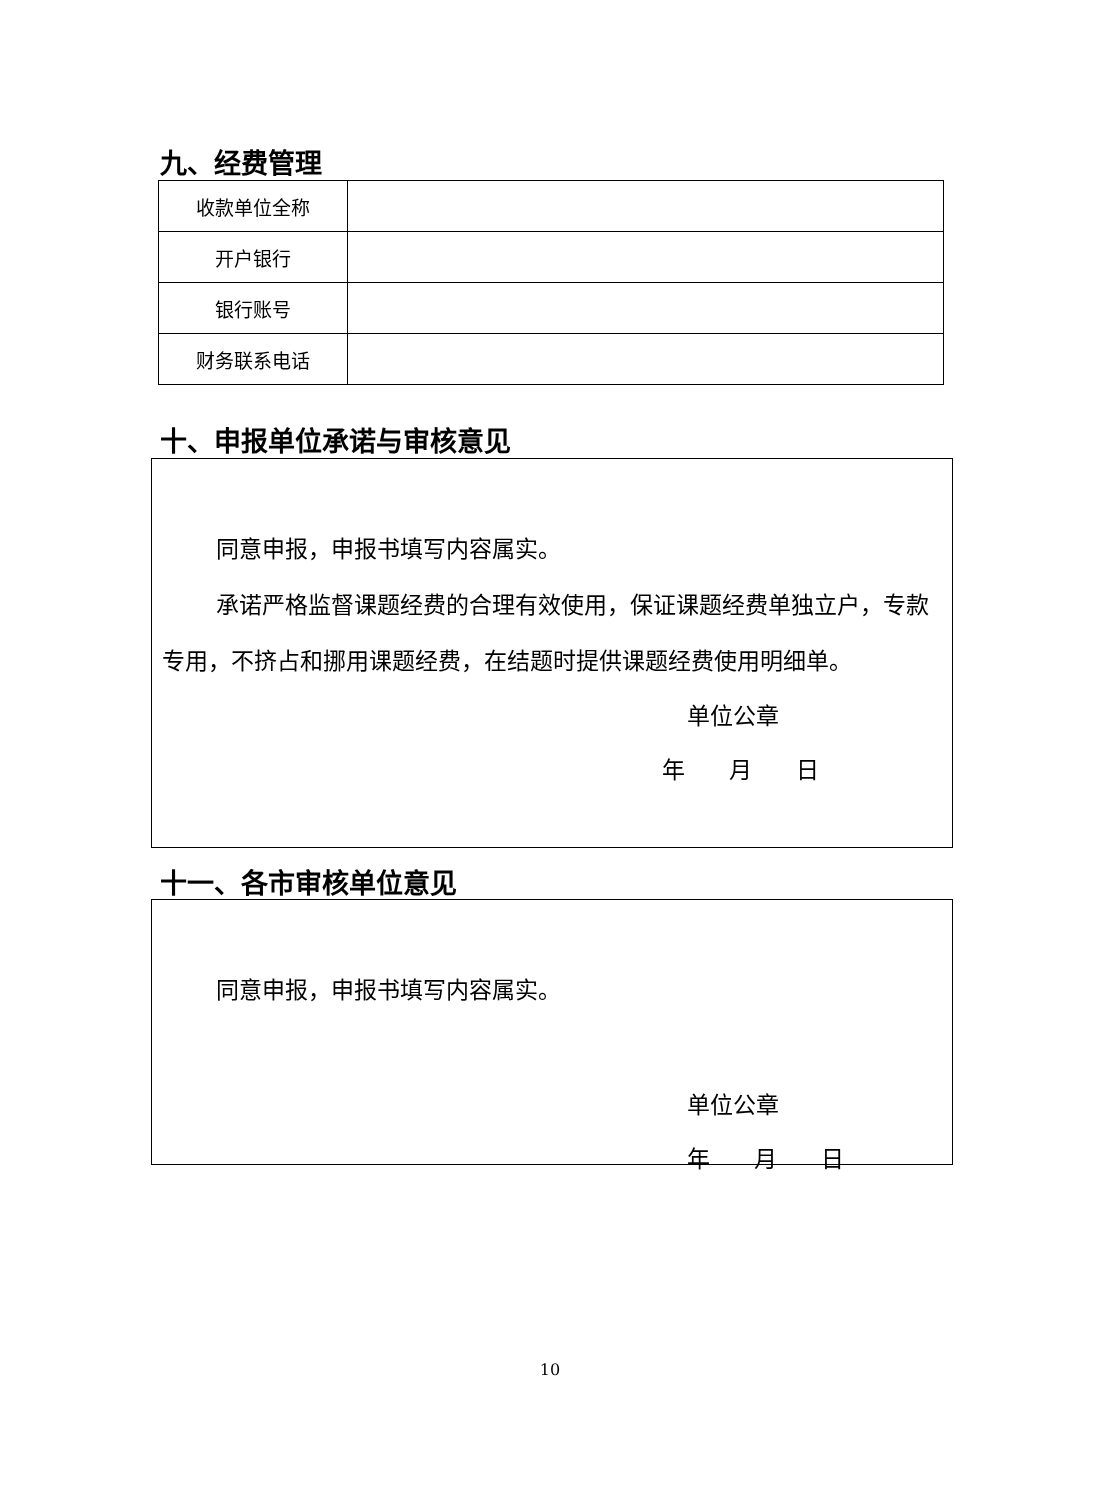九、经费管理
| 收款单位全称 | |
| 开户银行 | |
| 银行账号 | |
| 财务联系电话 | |
十、申报单位承诺与审核意见
同意申报，申报书填写内容属实。
承诺严格监督课题经费的合理有效使用，保证课题经费单独立户，专款专用，不挤占和挪用课题经费，在结题时提供课题经费使用明细单。
单位公章
年 月 日
十一、各市审核单位意见
同意申报，申报书填写内容属实。
单位公章
年 月 日
10